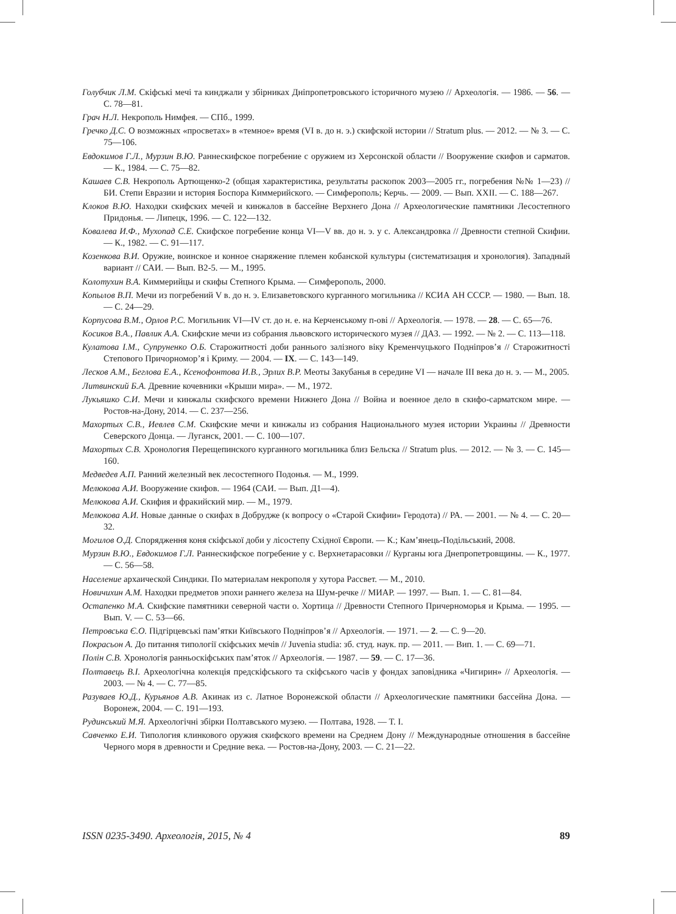Голубчик Л.М. Скіфські мечі та кинджали у збірниках Дніпропетровського історичного музею // Археологія. — 1986. — 56. — С. 78—81.
Грач Н.Л. Некрополь Нимфея. — СПб., 1999.
Гречко Д.С. О возможных «просветах» в «темное» время (VI в. до н. э.) скифской истории // Stratum plus. — 2012. — № 3. — С. 75—106.
Евдокимов Г.Л., Мурзин В.Ю. Раннескифское погребение с оружием из Херсонской области // Вооружение скифов и сарматов. — К., 1984. — С. 75—82.
Кашаев С.В. Некрополь Артющенко-2 (общая характеристика, результаты раскопок 2003—2005 гг., погребения №№ 1—23) // БИ. Степи Евразии и история Боспора Киммерийского. — Симферополь; Керчь. — 2009. — Вып. XXII. — С. 188—267.
Клоков В.Ю. Находки скифских мечей и кинжалов в бассейне Верхнего Дона // Археологические памятники Лесостепного Придонья. — Липецк, 1996. — С. 122—132.
Ковалева И.Ф., Мухопад С.Е. Скифское погребение конца VI—V вв. до н. э. у с. Александровка // Древности степной Скифии. — К., 1982. — С. 91—117.
Козенкова В.И. Оружие, воинское и конное снаряжение племен кобанской культуры (систематизация и хронология). Западный вариант // САИ. — Вып. В2-5. — М., 1995.
Колотухин В.А. Киммерийцы и скифы Степного Крыма. — Симферополь, 2000.
Копылов В.П. Мечи из погребений V в. до н. э. Елизаветовского курганного могильника // КСИА АН СССР. — 1980. — Вып. 18. — С. 24—29.
Корпусова В.М., Орлов Р.С. Могильник VI—IV ст. до н. е. на Керченському п-ові // Археологія. — 1978. — 28. — С. 65—76.
Косиков В.А., Павлик А.А. Скифские мечи из собрания львовского исторического музея // ДАЗ. — 1992. — № 2. — С. 113—118.
Кулатова І.М., Супруненко О.Б. Старожитності доби раннього залізного віку Кременчуцького Подніпров’я // Старожитності Степового Причорномор’я і Криму. — 2004. — IX. — С. 143—149.
Лесков А.М., Беглова Е.А., Ксенофонтова И.В., Эрлих В.Р. Меоты Закубанья в середине VI — начале III века до н. э. — М., 2005.
Литвинский Б.А. Древние кочевники «Крыши мира». — М., 1972.
Лукьяшко С.И. Мечи и кинжалы скифского времени Нижнего Дона // Война и военное дело в скифо-сарматском мире. — Ростов-на-Дону, 2014. — С. 237—256.
Махортых С.В., Иевлев С.М. Скифские мечи и кинжалы из собрания Национального музея истории Украины // Древности Северского Донца. — Луганск, 2001. — С. 100—107.
Махортых С.В. Хронология Перещепинского курганного могильника близ Бельска // Stratum plus. — 2012. — № 3. — С. 145—160.
Медведев А.П. Ранний железный век лесостепного Подонья. — М., 1999.
Мелюкова А.И. Вооружение скифов. — 1964 (САИ. — Вып. Д1—4).
Мелюкова А.И. Скифия и фракийский мир. — М., 1979.
Мелюкова А.И. Новые данные о скифах в Добрудже (к вопросу о «Старой Скифии» Геродота) // РА. — 2001. — № 4. — С. 20—32.
Могилов О.Д. Спорядження коня скіфської доби у лісостепу Східної Європи. — К.; Кам’янець-Подільський, 2008.
Мурзин В.Ю., Евдокимов Г.Л. Раннескифское погребение у с. Верхнетарасовки // Курганы юга Днепропетровщины. — К., 1977. — С. 56—58.
Население архаической Синдики. По материалам некрополя у хутора Рассвет. — М., 2010.
Новичихин А.М. Находки предметов эпохи раннего железа на Шум-речке // МИАР. — 1997. — Вып. 1. — С. 81—84.
Остапенко М.А. Скифские памятники северной части о. Хортица // Древности Степного Причерноморья и Крыма. — 1995. — Вып. V. — С. 53—66.
Петровська Є.О. Підгірцевські пам’ятки Київського Подніпров’я // Археологія. — 1971. — 2. — С. 9—20.
Покрасьон А. До питання типології скіфських мечів // Juvenia studia: зб. студ. наук. пр. — 2011. — Вип. 1. — С. 69—71.
Полін С.В. Хронологія ранньоскіфських пам’яток // Археологія. — 1987. — 59. — С. 17—36.
Полтавець В.І. Археологічна колекція предскіфського та скіфського часів у фондах заповідника «Чигирин» // Археологія. — 2003. — № 4. — С. 77—85.
Разуваев Ю.Д., Курьянов А.В. Акинак из с. Латное Воронежской области // Археологические памятники бассейна Дона. — Воронеж, 2004. — С. 191—193.
Рудинський М.Я. Археологічні збірки Полтавського музею. — Полтава, 1928. — Т. І.
Савченко Е.И. Типология клинкового оружия скифского времени на Среднем Дону // Международные отношения в бассейне Черного моря в древности и Средние века. — Ростов-на-Дону, 2003. — С. 21—22.
ISSN 0235-3490. Археологія, 2015, № 4 89